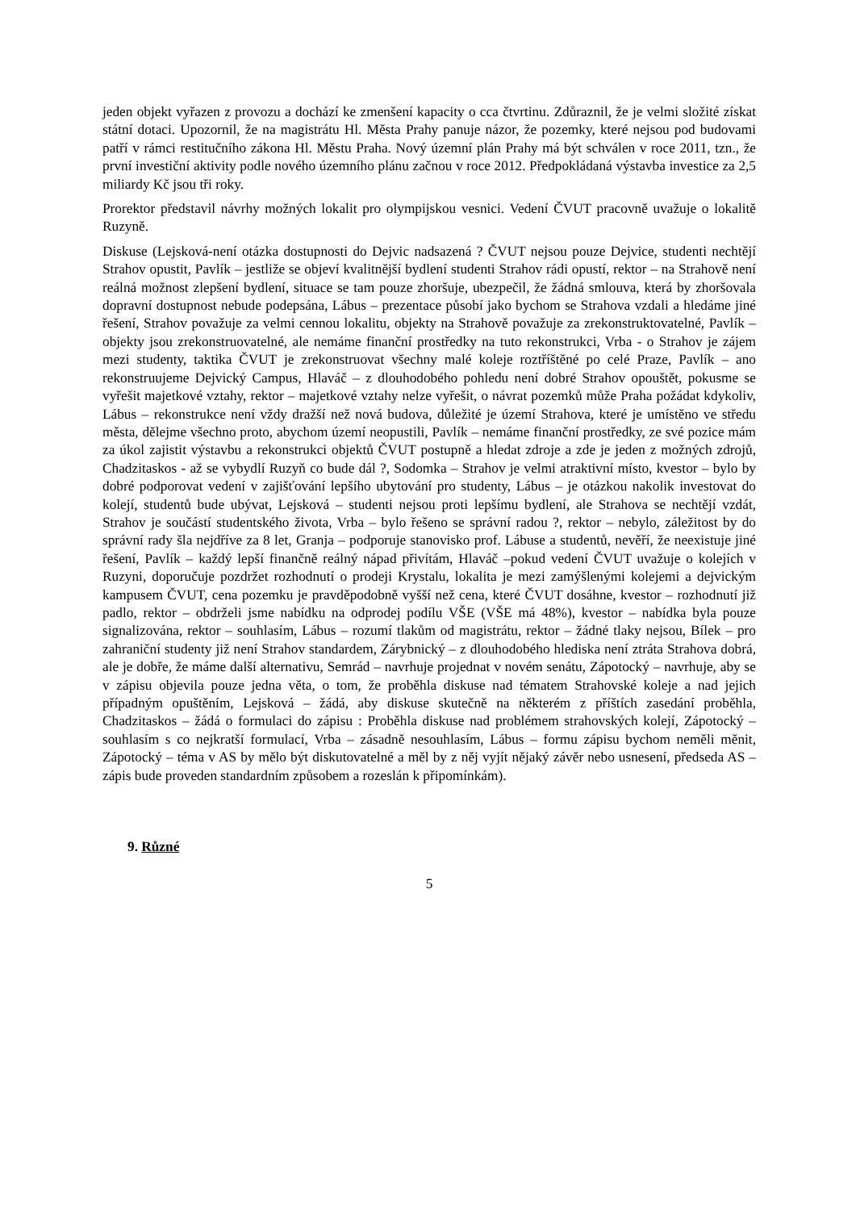jeden objekt vyřazen z provozu a dochází ke zmenšení kapacity o cca čtvrtinu. Zdůraznil, že je velmi složité získat státní dotaci. Upozornil, že na magistrátu Hl. Města Prahy panuje názor, že pozemky, které nejsou pod budovami patří v rámci restitučního zákona Hl. Městu Praha. Nový územní plán Prahy má být schválen v roce 2011, tzn., že první investiční aktivity podle nového územního plánu začnou v roce 2012. Předpokládaná výstavba investice za 2,5 miliardy Kč jsou tři roky.
Prorektor představil návrhy možných lokalit pro olympijskou vesnici. Vedení ČVUT pracovně uvažuje o lokalitě Ruzyně.
Diskuse (Lejsková-není otázka dostupnosti do Dejvic nadsazená ? ČVUT nejsou pouze Dejvice, studenti nechtějí Strahov opustit, Pavlík – jestliže se objeví kvalitnější bydlení studenti Strahov rádi opustí, rektor – na Strahově není reálná možnost zlepšení bydlení, situace se tam pouze zhoršuje, ubezpečil, že žádná smlouva, která by zhoršovala dopravní dostupnost nebude podepsána, Lábus – prezentace působí jako bychom se Strahova vzdali a hledáme jiné řešení, Strahov považuje za velmi cennou lokalitu, objekty na Strahově považuje za zrekonstruktovatelné, Pavlík – objekty jsou zrekonstruovatelné, ale nemáme finanční prostředky na tuto rekonstrukci, Vrba - o Strahov je zájem mezi studenty, taktika ČVUT je zrekonstruovat všechny malé koleje roztříštěné po celé Praze, Pavlík – ano rekonstruujeme Dejvický Campus, Hlaváč – z dlouhodobého pohledu není dobré Strahov opouštět, pokusme se vyřešit majetkové vztahy, rektor – majetkové vztahy nelze vyřešit, o návrat pozemků může Praha požádat kdykoliv, Lábus – rekonstrukce není vždy dražší než nová budova, důležité je území Strahova, které je umístěno ve středu města, dělejme všechno proto, abychom území neopustili, Pavlík – nemáme finanční prostředky, ze své pozice mám za úkol zajistit výstavbu a rekonstrukci objektů ČVUT postupně a hledat zdroje a zde je jeden z možných zdrojů, Chadzitaskos - až se vybydlí Ruzyň co bude dál ?, Sodomka – Strahov je velmi atraktivní místo, kvestor – bylo by dobré podporovat vedení v zajišťování lepšího ubytování pro studenty, Lábus – je otázkou nakolik investovat do kolejí, studentů bude ubývat, Lejsková – studenti nejsou proti lepšímu bydlení, ale Strahova se nechtějí vzdát, Strahov je součástí studentského života, Vrba – bylo řešeno se správní radou ?, rektor – nebylo, záležitost by do správní rady šla nejdříve za 8 let, Granja – podporuje stanovisko prof. Lábuse a studentů, nevěří, že neexistuje jiné řešení, Pavlík – každý lepší finančně reálný nápad přivítám, Hlaváč –pokud vedení ČVUT uvažuje o kolejích v Ruzyni, doporučuje pozdržet rozhodnutí o prodeji Krystalu, lokalita je mezi zamýšlenými kolejemi a dejvickým kampusem ČVUT, cena pozemku je pravděpodobně vyšší než cena, které ČVUT dosáhne, kvestor – rozhodnutí již padlo, rektor – obdrželi jsme nabídku na odprodej podílu VŠE (VŠE má 48%), kvestor – nabídka byla pouze signalizována, rektor – souhlasím, Lábus – rozumí tlakům od magistrátu, rektor – žádné tlaky nejsou, Bílek – pro zahraniční studenty již není Strahov standardem, Zárybnický – z dlouhodobého hlediska není ztráta Strahova dobrá, ale je dobře, že máme další alternativu, Semrád – navrhuje projednat v novém senátu, Zápotocký – navrhuje, aby se v zápisu objevila pouze jedna věta, o tom, že proběhla diskuse nad tématem Strahovské koleje a nad jejich případným opuštěním, Lejsková – žádá, aby diskuse skutečně na některém z příštích zasedání proběhla, Chadzitaskos – žádá o formulaci do zápisu : Proběhla diskuse nad problémem strahovských kolejí, Zápotocký – souhlasím s co nejkratší formulací, Vrba – zásadně nesouhlasím, Lábus – formu zápisu bychom neměli měnit, Zápotocký – téma v AS by mělo být diskutovatelné a měl by z něj vyjít nějaký závěr nebo usnesení, předseda AS – zápis bude proveden standardním způsobem a rozeslán k připomínkám).
9. Různé
5